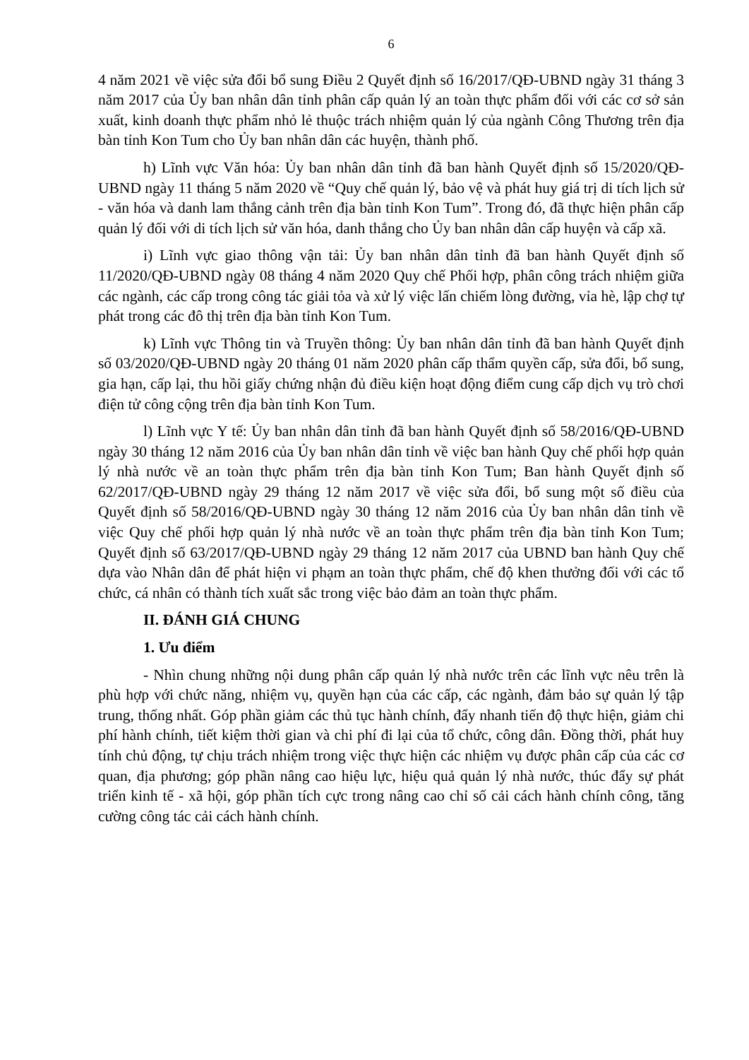6
4 năm 2021 về việc sửa đổi bổ sung Điều 2 Quyết định số 16/2017/QĐ-UBND ngày 31 tháng 3 năm 2017 của Ủy ban nhân dân tỉnh phân cấp quản lý an toàn thực phẩm đối với các cơ sở sản xuất, kinh doanh thực phẩm nhỏ lẻ thuộc trách nhiệm quản lý của ngành Công Thương trên địa bàn tỉnh Kon Tum cho Ủy ban nhân dân các huyện, thành phố.
h) Lĩnh vực Văn hóa: Ủy ban nhân dân tỉnh đã ban hành Quyết định số 15/2020/QĐ-UBND ngày 11 tháng 5 năm 2020 về “Quy chế quản lý, bảo vệ và phát huy giá trị di tích lịch sử - văn hóa và danh lam thắng cảnh trên địa bàn tỉnh Kon Tum”. Trong đó, đã thực hiện phân cấp quản lý đối với di tích lịch sử văn hóa, danh thắng cho Ủy ban nhân dân cấp huyện và cấp xã.
i) Lĩnh vực giao thông vận tải: Ủy ban nhân dân tỉnh đã ban hành Quyết định số 11/2020/QĐ-UBND ngày 08 tháng 4 năm 2020 Quy chế Phối hợp, phân công trách nhiệm giữa các ngành, các cấp trong công tác giải tỏa và xử lý việc lấn chiếm lòng đường, vỉa hè, lập chợ tự phát trong các đô thị trên địa bàn tỉnh Kon Tum.
k) Lĩnh vực Thông tin và Truyền thông: Ủy ban nhân dân tỉnh đã ban hành Quyết định số 03/2020/QĐ-UBND ngày 20 tháng 01 năm 2020 phân cấp thẩm quyền cấp, sửa đổi, bổ sung, gia hạn, cấp lại, thu hồi giấy chứng nhận đủ điều kiện hoạt động điểm cung cấp dịch vụ trò chơi điện tử công cộng trên địa bàn tỉnh Kon Tum.
l) Lĩnh vực Y tế: Ủy ban nhân dân tỉnh đã ban hành Quyết định số 58/2016/QĐ-UBND ngày 30 tháng 12 năm 2016 của Ủy ban nhân dân tỉnh về việc ban hành Quy chế phối hợp quản lý nhà nước về an toàn thực phẩm trên địa bàn tỉnh Kon Tum; Ban hành Quyết định số 62/2017/QĐ-UBND ngày 29 tháng 12 năm 2017 về việc sửa đổi, bổ sung một số điều của Quyết định số 58/2016/QĐ-UBND ngày 30 tháng 12 năm 2016 của Ủy ban nhân dân tỉnh về việc Quy chế phối hợp quản lý nhà nước về an toàn thực phẩm trên địa bàn tỉnh Kon Tum; Quyết định số 63/2017/QĐ-UBND ngày 29 tháng 12 năm 2017 của UBND ban hành Quy chế dựa vào Nhân dân để phát hiện vi phạm an toàn thực phẩm, chế độ khen thưởng đối với các tổ chức, cá nhân có thành tích xuất sắc trong việc bảo đảm an toàn thực phẩm.
II. ĐÁNH GIÁ CHUNG
1. Ưu điểm
- Nhìn chung những nội dung phân cấp quản lý nhà nước trên các lĩnh vực nêu trên là phù hợp với chức năng, nhiệm vụ, quyền hạn của các cấp, các ngành, đảm bảo sự quản lý tập trung, thống nhất. Góp phần giảm các thủ tục hành chính, đẩy nhanh tiến độ thực hiện, giảm chi phí hành chính, tiết kiệm thời gian và chi phí đi lại của tổ chức, công dân. Đồng thời, phát huy tính chủ động, tự chịu trách nhiệm trong việc thực hiện các nhiệm vụ được phân cấp của các cơ quan, địa phương; góp phần nâng cao hiệu lực, hiệu quả quản lý nhà nước, thúc đẩy sự phát triển kinh tế - xã hội, góp phần tích cực trong nâng cao chỉ số cải cách hành chính công, tăng cường công tác cải cách hành chính.